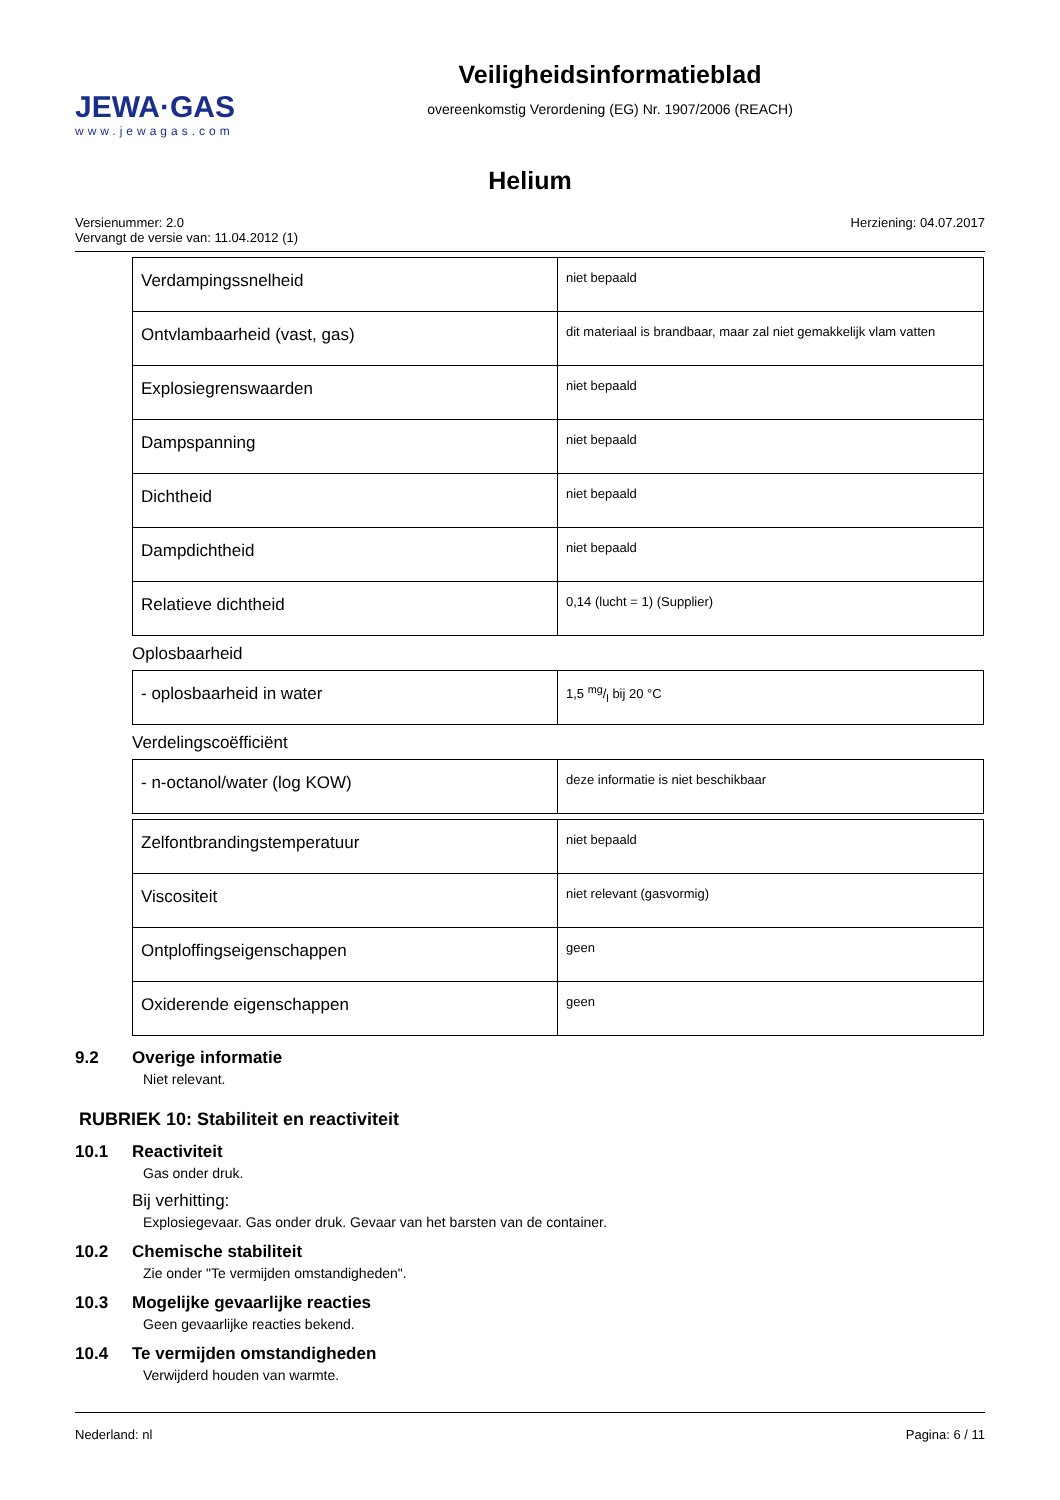JEWA·GAS
www.jewagas.com
Veiligheidsinformatieblad
overeenkomstig Verordening (EG) Nr. 1907/2006 (REACH)
Helium
Versienummer: 2.0
Vervangt de versie van: 11.04.2012 (1)
Herziening: 04.07.2017
| Verdampingssnelheid | niet bepaald |
| Ontvlambaarheid (vast, gas) | dit materiaal is brandbaar, maar zal niet gemakkelijk vlam vatten |
| Explosiegrenswaarden | niet bepaald |
| Dampspanning | niet bepaald |
| Dichtheid | niet bepaald |
| Dampdichtheid | niet bepaald |
| Relatieve dichtheid | 0,14 (lucht = 1) (Supplier) |
Oplosbaarheid
| - oplosbaarheid in water | 1,5 mg/l bij 20 °C |
Verdelingscoëfficiënt
| - n-octanol/water (log KOW) | deze informatie is niet beschikbaar |
| Zelfontbrandingstemperatuur | niet bepaald |
| Viscositeit | niet relevant (gasvormig) |
| Ontploffingseigenschappen | geen |
| Oxiderende eigenschappen | geen |
9.2 Overige informatie
Niet relevant.
RUBRIEK 10: Stabiliteit en reactiviteit
10.1 Reactiviteit
Gas onder druk.
Bij verhitting:
Explosiegevaar. Gas onder druk. Gevaar van het barsten van de container.
10.2 Chemische stabiliteit
Zie onder "Te vermijden omstandigheden".
10.3 Mogelijke gevaarlijke reacties
Geen gevaarlijke reacties bekend.
10.4 Te vermijden omstandigheden
Verwijderd houden van warmte.
Nederland: nl Pagina: 6 / 11